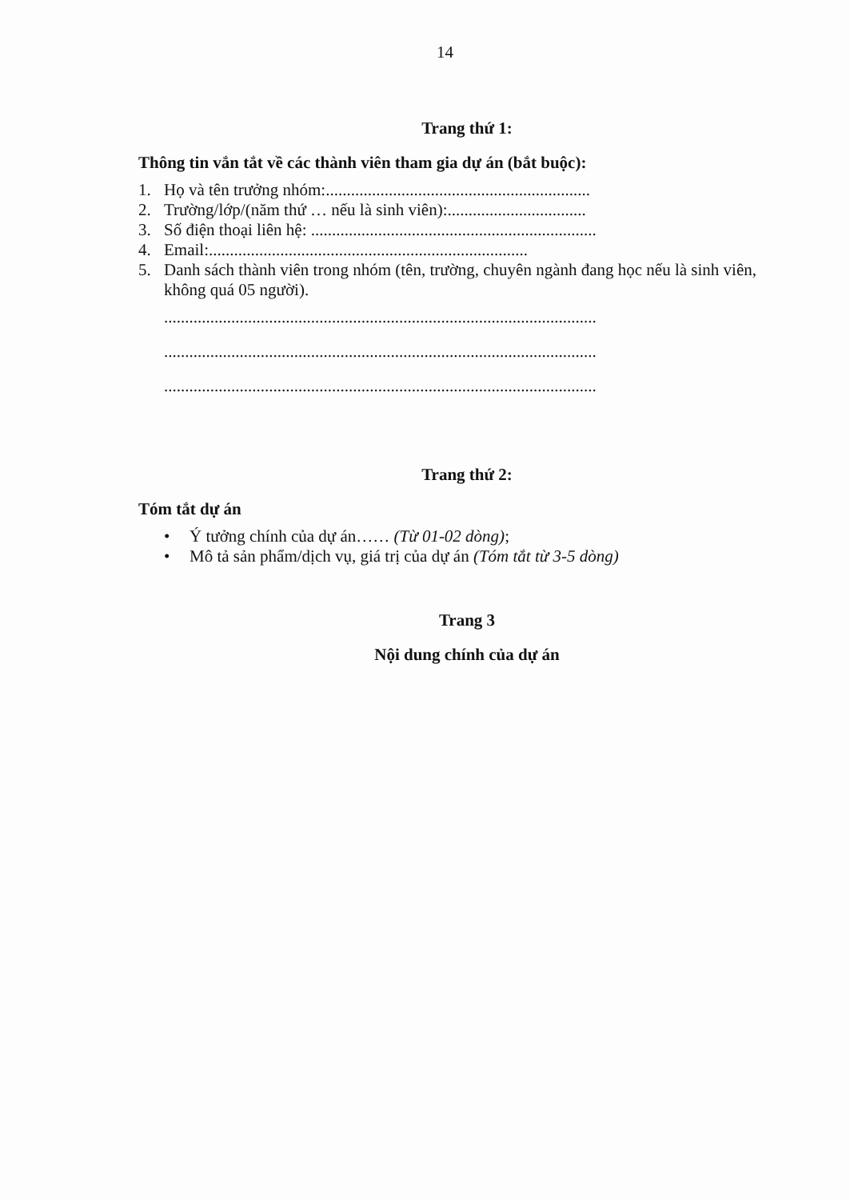14
Trang thứ 1:
Thông tin vắn tắt về các thành viên tham gia dự án (bắt buộc):
1. Họ và tên trưởng nhóm:...............................................................
2. Trường/lớp/(năm thứ … nếu là sinh viên):.................................
3. Số điện thoại liên hệ: ....................................................................
4. Email:............................................................................
5. Danh sách thành viên trong nhóm (tên, trường, chuyên ngành đang học nếu là sinh viên, không quá 05 người).
.......................................................................................................
.......................................................................................................
.......................................................................................................
Trang thứ 2:
Tóm tắt dự án
• Ý tưởng chính của dự án…… (Từ 01-02 dòng);
• Mô tả sản phẩm/dịch vụ, giá trị của dự án (Tóm tắt từ 3-5 dòng)
Trang 3
Nội dung chính của dự án